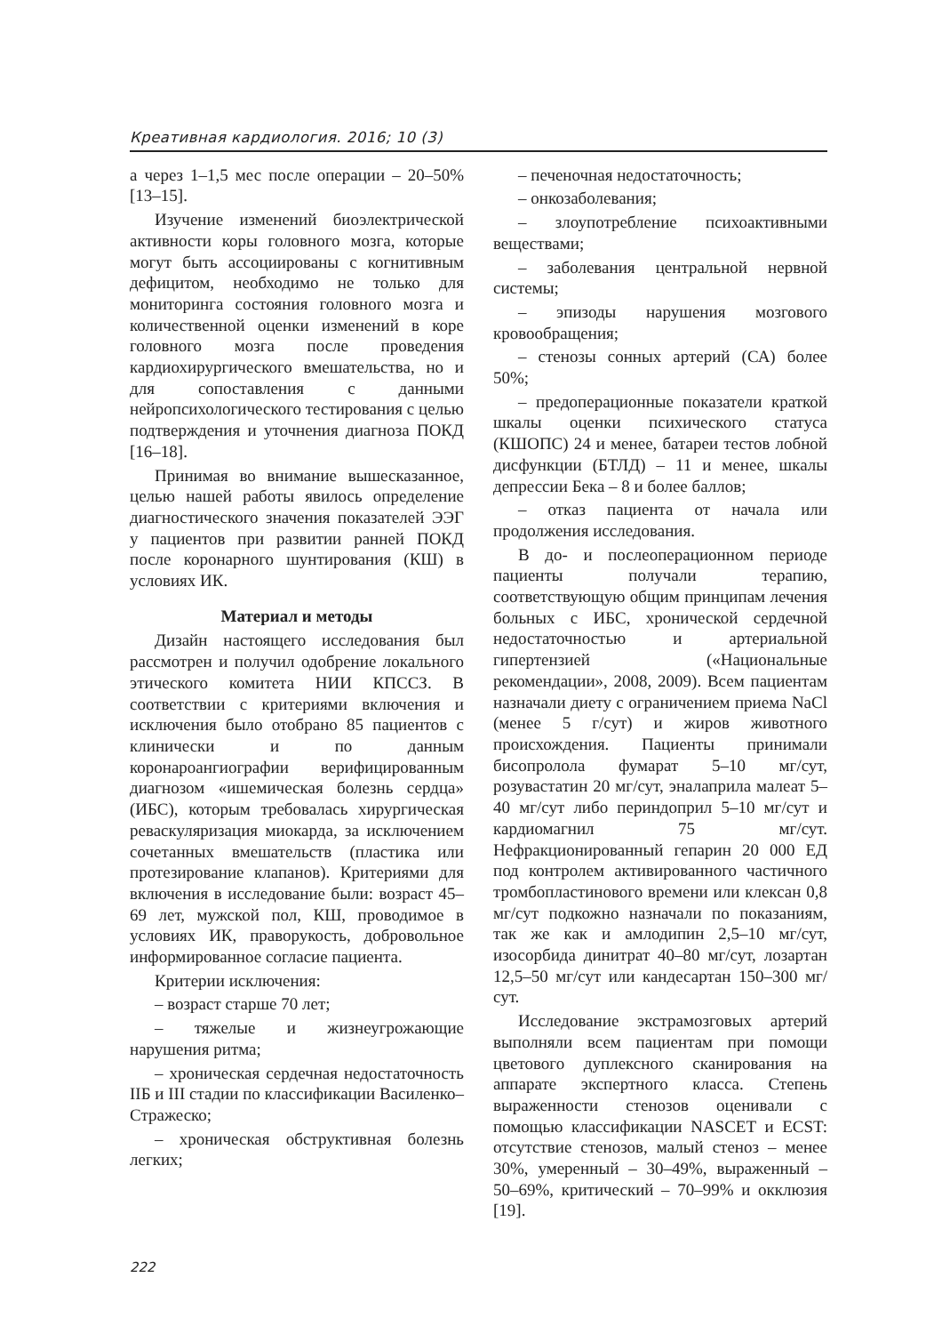Креативная кардиология. 2016; 10 (3)
а через 1–1,5 мес после операции – 20–50% [13–15].
Изучение изменений биоэлектрической активности коры головного мозга, которые могут быть ассоциированы с когнитивным дефицитом, необходимо не только для мониторинга состояния головного мозга и количественной оценки изменений в коре головного мозга после проведения кардиохирургического вмешательства, но и для сопоставления с данными нейропсихологического тестирования с целью подтверждения и уточнения диагноза ПОКД [16–18].
Принимая во внимание вышесказанное, целью нашей работы явилось определение диагностического значения показателей ЭЭГ у пациентов при развитии ранней ПОКД после коронарного шунтирования (КШ) в условиях ИК.
Материал и методы
Дизайн настоящего исследования был рассмотрен и получил одобрение локального этического комитета НИИ КПССЗ. В соответствии с критериями включения и исключения было отобрано 85 пациентов с клинически и по данным коронароангиографии верифицированным диагнозом «ишемическая болезнь сердца» (ИБС), которым требовалась хирургическая реваскуляризация миокарда, за исключением сочетанных вмешательств (пластика или протезирование клапанов). Критериями для включения в исследование были: возраст 45–69 лет, мужской пол, КШ, проводимое в условиях ИК, праворукость, добровольное информированное согласие пациента.
Критерии исключения:
– возраст старше 70 лет;
– тяжелые и жизнеугрожающие нарушения ритма;
– хроническая сердечная недостаточность IIБ и III стадии по классификации Василенко–Стражеско;
– хроническая обструктивная болезнь легких;
– печеночная недостаточность;
– онкозаболевания;
– злоупотребление психоактивными веществами;
– заболевания центральной нервной системы;
– эпизоды нарушения мозгового кровообращения;
– стенозы сонных артерий (СА) более 50%;
– предоперационные показатели краткой шкалы оценки психического статуса (КШОПС) 24 и менее, батареи тестов лобной дисфункции (БТЛД) – 11 и менее, шкалы депрессии Бека – 8 и более баллов;
– отказ пациента от начала или продолжения исследования.
В до- и послеоперационном периоде пациенты получали терапию, соответствующую общим принципам лечения больных с ИБС, хронической сердечной недостаточностью и артериальной гипертензией («Национальные рекомендации», 2008, 2009). Всем пациентам назначали диету с ограничением приема NaCl (менее 5 г/сут) и жиров животного происхождения. Пациенты принимали бисопролола фумарат 5–10 мг/сут, розувастатин 20 мг/сут, эналаприла малеат 5–40 мг/сут либо периндоприл 5–10 мг/сут и кардиомагнил 75 мг/сут. Нефракционированный гепарин 20 000 ЕД под контролем активированного частичного тромбопластинового времени или клексан 0,8 мг/сут подкожно назначали по показаниям, так же как и амлодипин 2,5–10 мг/сут, изосорбида динитрат 40–80 мг/сут, лозартан 12,5–50 мг/сут или кандесартан 150–300 мг/сут.
Исследование экстрамозговых артерий выполняли всем пациентам при помощи цветового дуплексного сканирования на аппарате экспертного класса. Степень выраженности стенозов оценивали с помощью классификации NASCET и ECST: отсутствие стенозов, малый стеноз – менее 30%, умеренный – 30–49%, выраженный – 50–69%, критический – 70–99% и окклюзия [19].
222